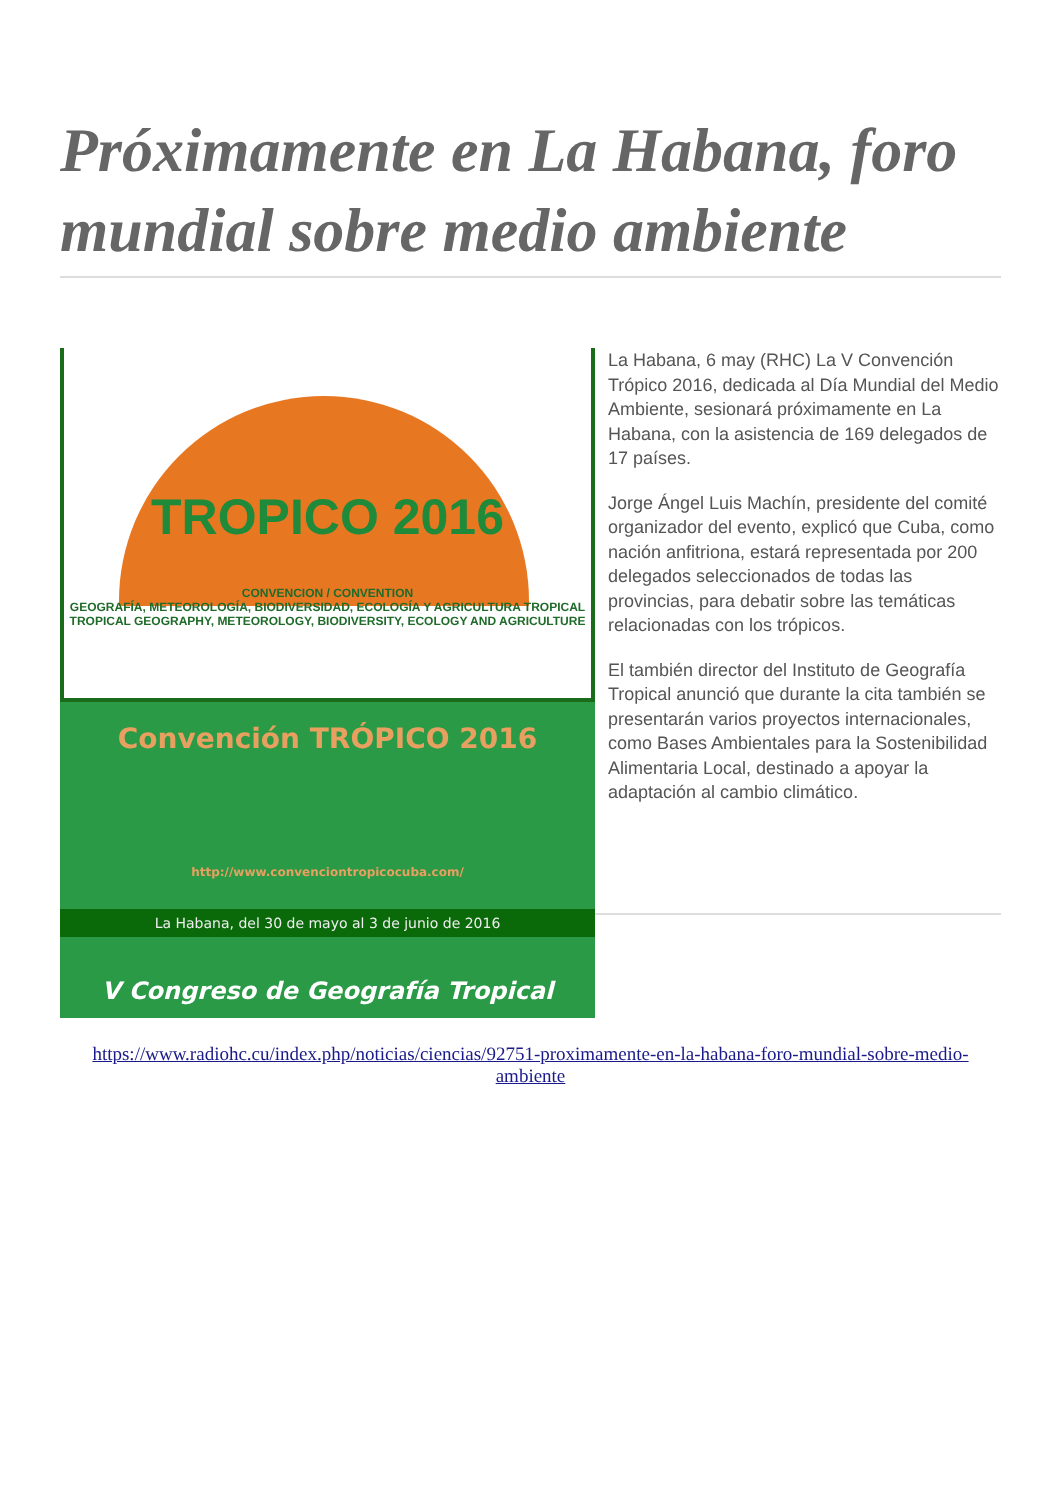Próximamente en La Habana, foro mundial sobre medio ambiente
TROPICO 2016
CONVENCION / CONVENTION
GEOGRAFÍA, METEOROLOGÍA, BIODIVERSIDAD, ECOLOGÍA Y AGRICULTURA TROPICAL
TROPICAL GEOGRAPHY, METEOROLOGY, BIODIVERSITY, ECOLOGY AND AGRICULTURE
Convención TRÓPICO 2016
http://www.convenciontropicocuba.com/
La Habana, del 30 de mayo al 3 de junio de 2016
V Congreso de Geografía Tropical
La Habana, 6 may (RHC) La V Convención Trópico 2016, dedicada al Día Mundial del Medio Ambiente, sesionará próximamente en La Habana, con la asistencia de 169 delegados de 17 países.
Jorge Ángel Luis Machín, presidente del comité organizador del evento, explicó que Cuba, como nación anfitriona, estará representada por 200 delegados seleccionados de todas las provincias, para debatir sobre las temáticas relacionadas con los trópicos.
El también director del Instituto de Geografía Tropical anunció que durante la cita también se presentarán varios proyectos internacionales, como Bases Ambientales para la Sostenibilidad Alimentaria Local, destinado a apoyar la adaptación al cambio climático.
https://www.radiohc.cu/index.php/noticias/ciencias/92751-proximamente-en-la-habana-foro-mundial-sobre-medio-ambiente